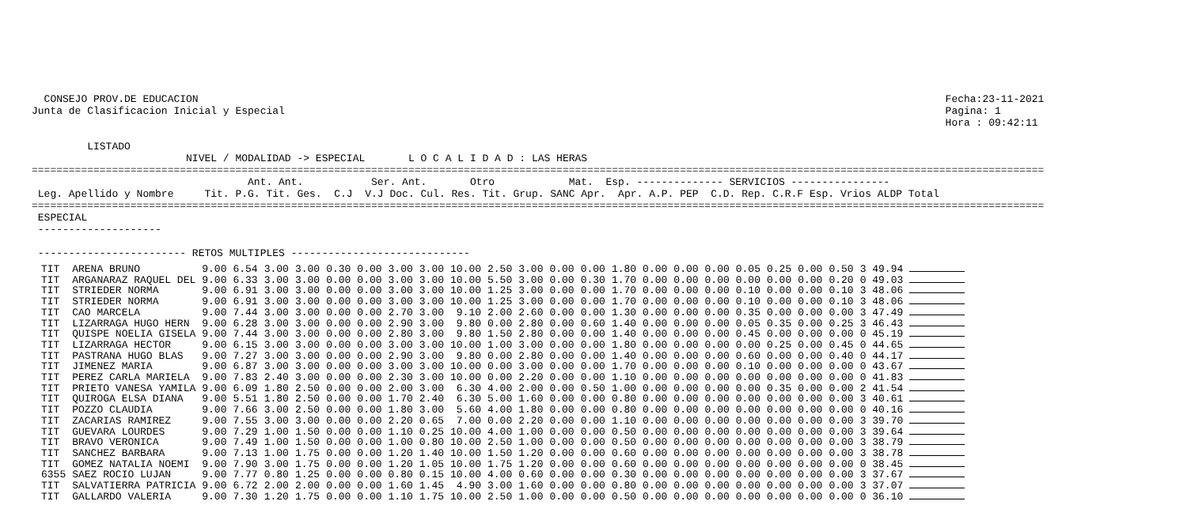CONSEJO PROV.DE EDUCACION                                                                                                                         Fecha:23-11-2021
Junta de Clasificacion Inicial y Especial                                                                                                           Pagina: 1
                                                                                                                                                    Hora : 09:42:11

         LISTADO
                         NIVEL / MODALIDAD -> ESPECIAL       L O C A L I D A D : LAS HERAS
====================================================================================================================================================================
                                   Ant. Ant.           Ser. Ant.       Otro            Mat.  Esp. -------------- SERVICIOS ----------------
 Leg. Apellido y Nombre     Tit. P.G. Tit. Ges.  C.J  V.J Doc. Cul. Res. Tit. Grup. SANC Apr.  Apr. A.P. PEP  C.D. Rep. C.R.F Esp. Vrios ALDP Total
====================================================================================================================================================================
 ESPECIAL
 --------------------

 ------------------------ RETOS MULTIPLES -----------------------------
| TIT | ARENA BRUNO | 9.00 | 6.54 | 3.00 | 3.00 | 0.30 | 0.00 | 3.00 | 3.00 | 10.00 | 2.50 | 3.00 | 0.00 | 0.00 | 1.80 | 0.00 | 0.00 | 0.00 | 0.05 | 0.25 | 0.00 | 0.50 | 3 49.94 | |
| TIT | ARGANARAZ RAQUEL DEL | 9.00 | 6.33 | 3.00 | 3.00 | 0.00 | 0.00 | 3.00 | 3.00 | 10.00 | 5.50 | 3.00 | 0.00 | 0.30 | 1.70 | 0.00 | 0.00 | 0.00 | 0.00 | 0.00 | 0.00 | 0.20 | 0 49.03 | |
| TIT | STRIEDER NORMA | 9.00 | 6.91 | 3.00 | 3.00 | 0.00 | 0.00 | 3.00 | 3.00 | 10.00 | 1.25 | 3.00 | 0.00 | 0.00 | 1.70 | 0.00 | 0.00 | 0.00 | 0.10 | 0.00 | 0.00 | 0.10 | 3 48.06 | |
| TIT | STRIEDER NORMA | 9.00 | 6.91 | 3.00 | 3.00 | 0.00 | 0.00 | 3.00 | 3.00 | 10.00 | 1.25 | 3.00 | 0.00 | 0.00 | 1.70 | 0.00 | 0.00 | 0.00 | 0.10 | 0.00 | 0.00 | 0.10 | 3 48.06 | |
| TIT | CAO MARCELA | 9.00 | 7.44 | 3.00 | 3.00 | 0.00 | 0.00 | 2.70 | 3.00 | 9.10 | 2.00 | 2.60 | 0.00 | 0.00 | 1.30 | 0.00 | 0.00 | 0.00 | 0.35 | 0.00 | 0.00 | 0.00 | 3 47.49 | |
| TIT | LIZARRAGA HUGO HERN | 9.00 | 6.28 | 3.00 | 3.00 | 0.00 | 0.00 | 2.90 | 3.00 | 9.80 | 0.00 | 2.80 | 0.00 | 0.60 | 1.40 | 0.00 | 0.00 | 0.00 | 0.05 | 0.35 | 0.00 | 0.25 | 3 46.43 | |
| TIT | QUISPE NOELIA GISELA | 9.00 | 7.44 | 3.00 | 3.00 | 0.00 | 0.00 | 2.80 | 3.00 | 9.80 | 1.50 | 2.80 | 0.00 | 0.00 | 1.40 | 0.00 | 0.00 | 0.00 | 0.45 | 0.00 | 0.00 | 0.00 | 0 45.19 | |
| TIT | LIZARRAGA HECTOR | 9.00 | 6.15 | 3.00 | 3.00 | 0.00 | 0.00 | 3.00 | 3.00 | 10.00 | 1.00 | 3.00 | 0.00 | 0.00 | 1.80 | 0.00 | 0.00 | 0.00 | 0.00 | 0.25 | 0.00 | 0.45 | 0 44.65 | |
| TIT | PASTRANA HUGO BLAS | 9.00 | 7.27 | 3.00 | 3.00 | 0.00 | 0.00 | 2.90 | 3.00 | 9.80 | 0.00 | 2.80 | 0.00 | 0.00 | 1.40 | 0.00 | 0.00 | 0.00 | 0.60 | 0.00 | 0.00 | 0.40 | 0 44.17 | |
| TIT | JIMENEZ MARIA | 9.00 | 6.87 | 3.00 | 3.00 | 0.00 | 0.00 | 3.00 | 3.00 | 10.00 | 0.00 | 3.00 | 0.00 | 0.00 | 1.70 | 0.00 | 0.00 | 0.00 | 0.10 | 0.00 | 0.00 | 0.00 | 0 43.67 | |
| TIT | PEREZ CARLA MARIELA | 9.00 | 7.83 | 2.40 | 3.00 | 0.00 | 0.00 | 2.30 | 3.00 | 10.00 | 0.00 | 2.20 | 0.00 | 0.00 | 1.10 | 0.00 | 0.00 | 0.00 | 0.00 | 0.00 | 0.00 | 0.00 | 0 41.83 | |
| TIT | PRIETO VANESA YAMILA | 9.00 | 6.09 | 1.80 | 2.50 | 0.00 | 0.00 | 2.00 | 3.00 | 6.30 | 4.00 | 2.00 | 0.00 | 0.50 | 1.00 | 0.00 | 0.00 | 0.00 | 0.00 | 0.35 | 0.00 | 0.00 | 2 41.54 | |
| TIT | QUIROGA ELSA DIANA | 9.00 | 5.51 | 1.80 | 2.50 | 0.00 | 0.00 | 1.70 | 2.40 | 6.30 | 5.00 | 1.60 | 0.00 | 0.00 | 0.80 | 0.00 | 0.00 | 0.00 | 0.00 | 0.00 | 0.00 | 0.00 | 3 40.61 | |
| TIT | POZZO CLAUDIA | 9.00 | 7.66 | 3.00 | 2.50 | 0.00 | 0.00 | 1.80 | 3.00 | 5.60 | 4.00 | 1.80 | 0.00 | 0.00 | 0.80 | 0.00 | 0.00 | 0.00 | 0.00 | 0.00 | 0.00 | 0.00 | 0 40.16 | |
| TIT | ZACARIAS RAMIREZ | 9.00 | 7.55 | 3.00 | 3.00 | 0.00 | 0.00 | 2.20 | 0.65 | 7.00 | 0.00 | 2.20 | 0.00 | 0.00 | 1.10 | 0.00 | 0.00 | 0.00 | 0.00 | 0.00 | 0.00 | 0.00 | 3 39.70 | |
| TIT | GUEVARA LOURDES | 9.00 | 7.29 | 1.00 | 1.50 | 0.00 | 0.00 | 1.10 | 0.25 | 10.00 | 4.00 | 1.00 | 0.00 | 0.00 | 0.50 | 0.00 | 0.00 | 0.00 | 0.00 | 0.00 | 0.00 | 0.00 | 3 39.64 | |
| TIT | BRAVO VERONICA | 9.00 | 7.49 | 1.00 | 1.50 | 0.00 | 0.00 | 1.00 | 0.80 | 10.00 | 2.50 | 1.00 | 0.00 | 0.00 | 0.50 | 0.00 | 0.00 | 0.00 | 0.00 | 0.00 | 0.00 | 0.00 | 3 38.79 | |
| TIT | SANCHEZ BARBARA | 9.00 | 7.13 | 1.00 | 1.75 | 0.00 | 0.00 | 1.20 | 1.40 | 10.00 | 1.50 | 1.20 | 0.00 | 0.00 | 0.60 | 0.00 | 0.00 | 0.00 | 0.00 | 0.00 | 0.00 | 0.00 | 3 38.78 | |
| TIT | GOMEZ NATALIA NOEMI | 9.00 | 7.90 | 3.00 | 1.75 | 0.00 | 0.00 | 1.20 | 1.05 | 10.00 | 1.75 | 1.20 | 0.00 | 0.00 | 0.60 | 0.00 | 0.00 | 0.00 | 0.00 | 0.00 | 0.00 | 0.00 | 0 38.45 | |
| 6355 | SAEZ ROCIO LUJAN | 9.00 | 7.77 | 0.80 | 1.25 | 0.00 | 0.00 | 0.80 | 0.15 | 10.00 | 4.00 | 0.60 | 0.00 | 0.00 | 0.30 | 0.00 | 0.00 | 0.00 | 0.00 | 0.00 | 0.00 | 0.00 | 3 37.67 | |
| TIT | SALVATIERRA PATRICIA | 9.00 | 6.72 | 2.00 | 2.00 | 0.00 | 0.00 | 1.60 | 1.45 | 4.90 | 3.00 | 1.60 | 0.00 | 0.00 | 0.80 | 0.00 | 0.00 | 0.00 | 0.00 | 0.00 | 0.00 | 0.00 | 3 37.07 | |
| TIT | GALLARDO VALERIA | 9.00 | 7.30 | 1.20 | 1.75 | 0.00 | 0.00 | 1.10 | 1.75 | 10.00 | 2.50 | 1.00 | 0.00 | 0.00 | 0.50 | 0.00 | 0.00 | 0.00 | 0.00 | 0.00 | 0.00 | 0.00 | 0 36.10 | |